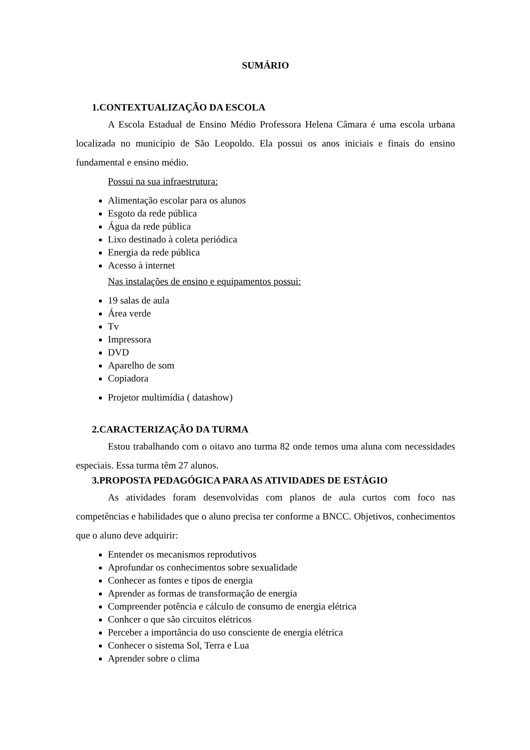SUMÁRIO
1.CONTEXTUALIZAÇÃO DA ESCOLA
A Escola Estadual de Ensino Médio Professora Helena Câmara é uma escola urbana localizada no município de São Leopoldo. Ela possui os anos iniciais e finais do ensino fundamental e ensino médio.
Possui na sua infraestrutura:
Alimentação escolar para os alunos
Esgoto da rede pública
Água da rede pública
Lixo destinado à coleta periódica
Energia da rede pública
Acesso à internet
Nas instalações de ensino e equipamentos possui:
19 salas de aula
Área verde
Tv
Impressora
DVD
Aparelho de som
Copiadora
Projetor multimídia ( datashow)
2.CARACTERIZAÇÃO DA TURMA
Estou trabalhando com o oitavo ano turma 82 onde temos uma aluna com necessidades especiais. Essa turma têm 27 alunos.
3.PROPOSTA PEDAGÓGICA PARA AS ATIVIDADES DE ESTÁGIO
As atividades foram desenvolvidas com planos de aula curtos com foco nas competências e habilidades que o aluno precisa ter conforme a BNCC. Objetivos, conhecimentos que o aluno deve adquirir:
Entender os mecanismos reprodutivos
Aprofundar os conhecimentos sobre sexualidade
Conhecer as fontes e tipos de energia
Aprender as formas de transformação de energia
Compreender potência e cálculo de consumo de energia elétrica
Conhcer o que são circuitos elétricos
Perceber a importância do uso consciente de energia elétrica
Conhecer o sistema Sol, Terra e Lua
Aprender sobre o clima